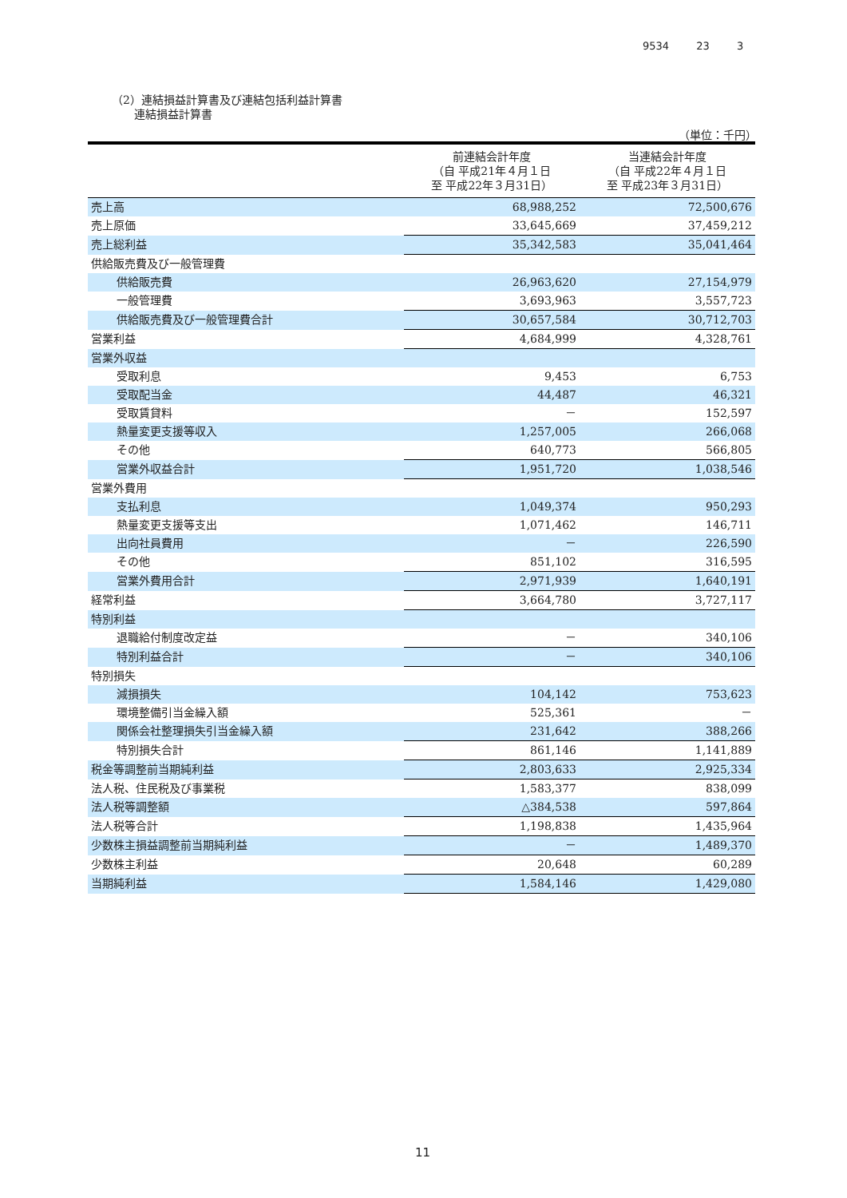9534 23 3
（2）連結損益計算書及び連結包括利益計算書
　　連結損益計算書
（単位：千円）
| | 前連結会計年度 （自 平成21年４月１日 至 平成22年３月31日） | 当連結会計年度 （自 平成22年４月１日 至 平成23年３月31日） |
| --- | --- | --- |
| 売上高 | 68,988,252 | 72,500,676 |
| 売上原価 | 33,645,669 | 37,459,212 |
| 売上総利益 | 35,342,583 | 35,041,464 |
| 供給販売費及び一般管理費 | | |
| 供給販売費 | 26,963,620 | 27,154,979 |
| 一般管理費 | 3,693,963 | 3,557,723 |
| 供給販売費及び一般管理費合計 | 30,657,584 | 30,712,703 |
| 営業利益 | 4,684,999 | 4,328,761 |
| 営業外収益 | | |
| 受取利息 | 9,453 | 6,753 |
| 受取配当金 | 44,487 | 46,321 |
| 受取賃貸料 | － | 152,597 |
| 熱量変更支援等収入 | 1,257,005 | 266,068 |
| その他 | 640,773 | 566,805 |
| 営業外収益合計 | 1,951,720 | 1,038,546 |
| 営業外費用 | | |
| 支払利息 | 1,049,374 | 950,293 |
| 熱量変更支援等支出 | 1,071,462 | 146,711 |
| 出向社員費用 | － | 226,590 |
| その他 | 851,102 | 316,595 |
| 営業外費用合計 | 2,971,939 | 1,640,191 |
| 経常利益 | 3,664,780 | 3,727,117 |
| 特別利益 | | |
| 退職給付制度改定益 | － | 340,106 |
| 特別利益合計 | － | 340,106 |
| 特別損失 | | |
| 減損損失 | 104,142 | 753,623 |
| 環境整備引当金繰入額 | 525,361 | － |
| 関係会社整理損失引当金繰入額 | 231,642 | 388,266 |
| 特別損失合計 | 861,146 | 1,141,889 |
| 税金等調整前当期純利益 | 2,803,633 | 2,925,334 |
| 法人税、住民税及び事業税 | 1,583,377 | 838,099 |
| 法人税等調整額 | △384,538 | 597,864 |
| 法人税等合計 | 1,198,838 | 1,435,964 |
| 少数株主損益調整前当期純利益 | － | 1,489,370 |
| 少数株主利益 | 20,648 | 60,289 |
| 当期純利益 | 1,584,146 | 1,429,080 |
11